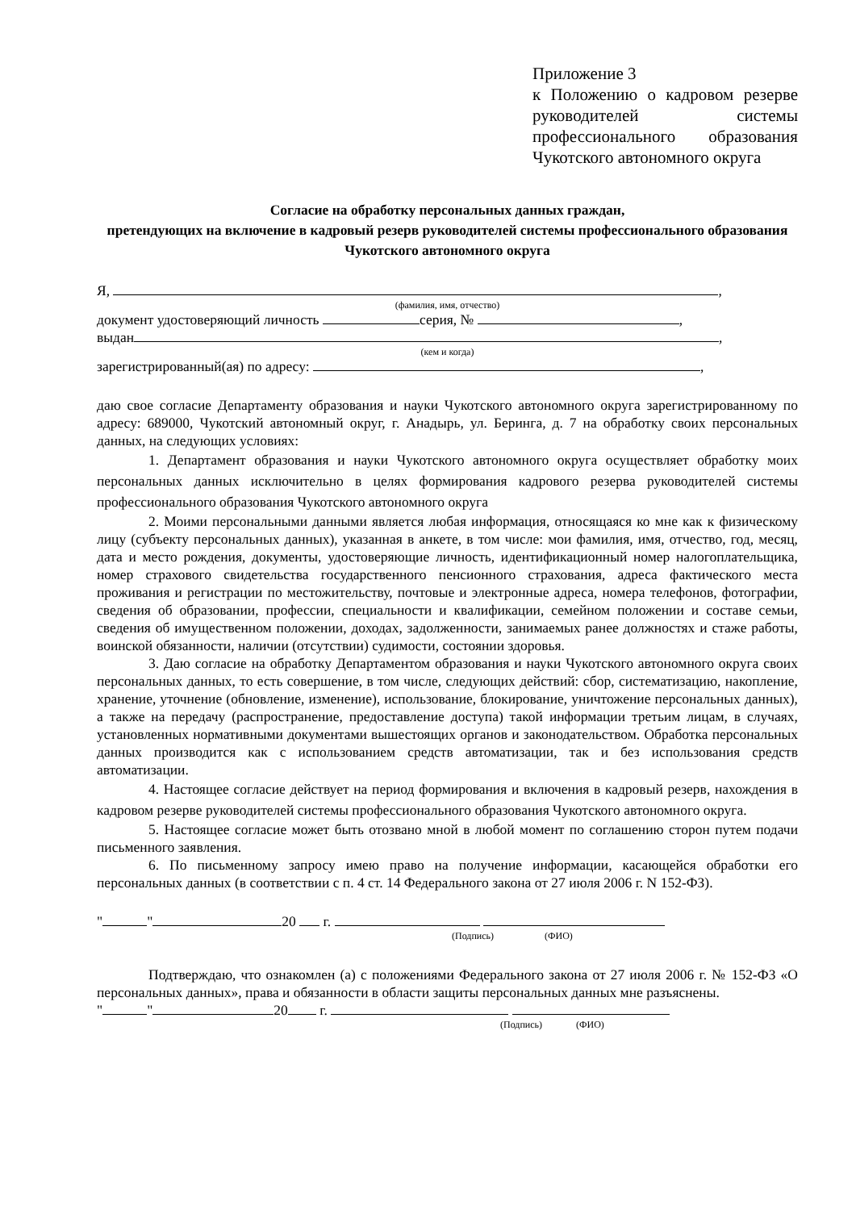Приложение 3
к Положению о кадровом резерве руководителей системы профессионального образования Чукотского автономного округа
Согласие на обработку персональных данных граждан,
претендующих на включение в кадровый резерв руководителей системы профессионального образования Чукотского автономного округа
Я, ,
(фамилия, имя, отчество)
документ удостоверяющий личность серия, № ,
выдан ,
(кем и когда)
зарегистрированный(ая) по адресу: ,
даю свое согласие Департаменту образования и науки Чукотского автономного округа зарегистрированному по адресу: 689000, Чукотский автономный округ, г. Анадырь, ул. Беринга, д. 7 на обработку своих персональных данных, на следующих условиях:
1. Департамент образования и науки Чукотского автономного округа осуществляет обработку моих персональных данных исключительно в целях формирования кадрового резерва руководителей системы профессионального образования Чукотского автономного округа
2. Моими персональными данными является любая информация, относящаяся ко мне как к физическому лицу (субъекту персональных данных), указанная в анкете, в том числе: мои фамилия, имя, отчество, год, месяц, дата и место рождения, документы, удостоверяющие личность, идентификационный номер налогоплательщика, номер страхового свидетельства государственного пенсионного страхования, адреса фактического места проживания и регистрации по местожительству, почтовые и электронные адреса, номера телефонов, фотографии, сведения об образовании, профессии, специальности и квалификации, семейном положении и составе семьи, сведения об имущественном положении, доходах, задолженности, занимаемых ранее должностях и стаже работы, воинской обязанности, наличии (отсутствии) судимости, состоянии здоровья.
3. Даю согласие на обработку Департаментом образования и науки Чукотского автономного округа своих персональных данных, то есть совершение, в том числе, следующих действий: сбор, систематизацию, накопление, хранение, уточнение (обновление, изменение), использование, блокирование, уничтожение персональных данных), а также на передачу (распространение, предоставление доступа) такой информации третьим лицам, в случаях, установленных нормативными документами вышестоящих органов и законодательством. Обработка персональных данных производится как с использованием средств автоматизации, так и без использования средств автоматизации.
4. Настоящее согласие действует на период формирования и включения в кадровый резерв, нахождения в кадровом резерве руководителей системы профессионального образования Чукотского автономного округа.
5. Настоящее согласие может быть отозвано мной в любой момент по соглашению сторон путем подачи письменного заявления.
6. По письменному запросу имею право на получение информации, касающейся обработки его персональных данных (в соответствии с п. 4 ст. 14 Федерального закона от 27 июля 2006 г. N 152-ФЗ).
" " 20 г.
(Подпись) (ФИО)
Подтверждаю, что ознакомлен (а) с положениями Федерального закона от 27 июля 2006 г. № 152-ФЗ «О персональных данных», права и обязанности в области защиты персональных данных мне разъяснены.
" " 20 г.
(Подпись) (ФИО)